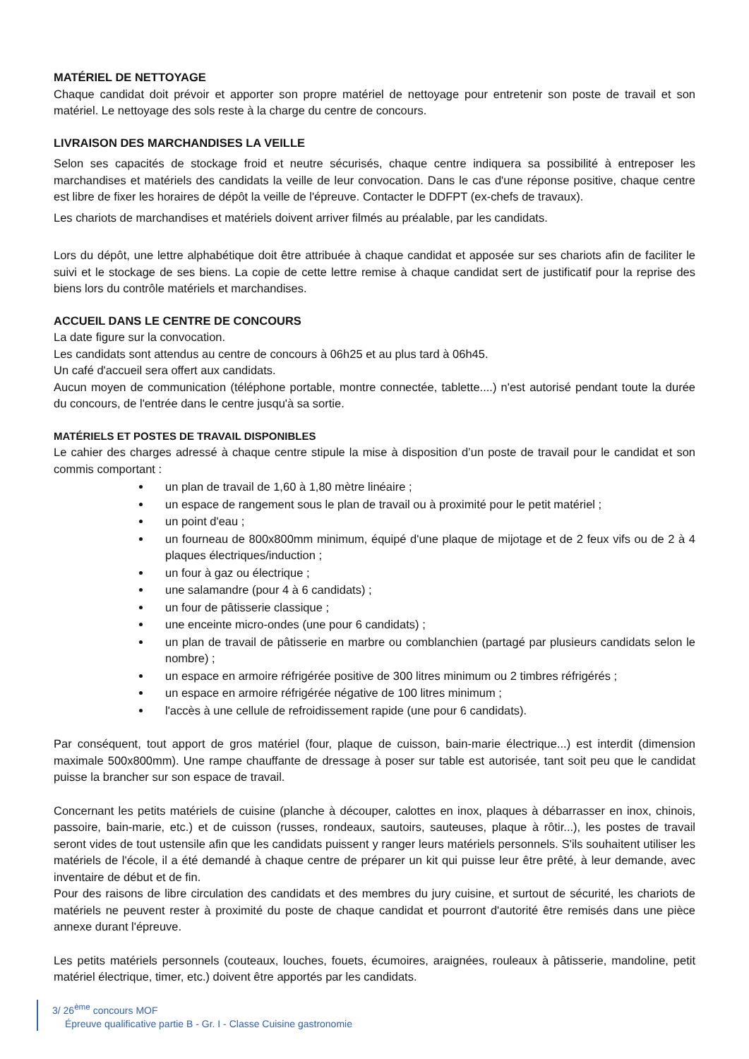MATÉRIEL DE NETTOYAGE
Chaque candidat doit prévoir et apporter son propre matériel de nettoyage pour entretenir son poste de travail et son matériel. Le nettoyage des sols reste à la charge du centre de concours.
LIVRAISON DES MARCHANDISES LA VEILLE
Selon ses capacités de stockage froid et neutre sécurisés, chaque centre indiquera sa possibilité à entreposer les marchandises et matériels des candidats la veille de leur convocation. Dans le cas d'une réponse positive, chaque centre est libre de fixer les horaires de dépôt la veille de l'épreuve. Contacter le DDFPT (ex-chefs de travaux).
Les chariots de marchandises et matériels doivent arriver filmés au préalable, par les candidats.
Lors du dépôt, une lettre alphabétique doit être attribuée à chaque candidat et apposée sur ses chariots afin de faciliter le suivi et le stockage de ses biens. La copie de cette lettre remise à chaque candidat sert de justificatif pour la reprise des biens lors du contrôle matériels et marchandises.
ACCUEIL DANS LE CENTRE DE CONCOURS
La date figure sur la convocation.
Les candidats sont attendus au centre de concours à 06h25 et au plus tard à 06h45.
Un café d'accueil sera offert aux candidats.
Aucun moyen de communication (téléphone portable, montre connectée, tablette....) n'est autorisé pendant toute la durée du concours, de l'entrée dans le centre jusqu'à sa sortie.
MATÉRIELS ET POSTES DE TRAVAIL DISPONIBLES
Le cahier des charges adressé à chaque centre stipule la mise à disposition d’un poste de travail pour le candidat et son commis comportant :
un plan de travail de 1,60 à 1,80 mètre linéaire ;
un espace de rangement sous le plan de travail ou à proximité pour le petit matériel ;
un point d'eau ;
un fourneau de 800x800mm minimum, équipé d'une plaque de mijotage et de 2 feux vifs ou de 2 à 4 plaques électriques/induction ;
un four à gaz ou électrique ;
une salamandre (pour 4 à 6 candidats) ;
un four de pâtisserie classique ;
une enceinte micro-ondes (une pour 6 candidats) ;
un plan de travail de pâtisserie en marbre ou comblanchien (partagé par plusieurs candidats selon le nombre) ;
un espace en armoire réfrigérée positive de 300 litres minimum ou 2 timbres réfrigérés ;
un espace en armoire réfrigérée négative de 100 litres minimum ;
l'accès à une cellule de refroidissement rapide (une pour 6 candidats).
Par conséquent, tout apport de gros matériel (four, plaque de cuisson, bain-marie électrique...) est interdit (dimension maximale 500x800mm). Une rampe chauffante de dressage à poser sur table est autorisée, tant soit peu que le candidat puisse la brancher sur son espace de travail.
Concernant les petits matériels de cuisine (planche à découper, calottes en inox, plaques à débarrasser en inox, chinois, passoire, bain-marie, etc.) et de cuisson (russes, rondeaux, sautoirs, sauteuses, plaque à rôtir...), les postes de travail seront vides de tout ustensile afin que les candidats puissent y ranger leurs matériels personnels. S'ils souhaitent utiliser les matériels de l'école, il a été demandé à chaque centre de préparer un kit qui puisse leur être prêté, à leur demande, avec inventaire de début et de fin.
Pour des raisons de libre circulation des candidats et des membres du jury cuisine, et surtout de sécurité, les chariots de matériels ne peuvent rester à proximité du poste de chaque candidat et pourront d'autorité être remisés dans une pièce annexe durant l'épreuve.
Les petits matériels personnels (couteaux, louches, fouets, écumoires, araignées, rouleaux à pâtisserie, mandoline, petit matériel électrique, timer, etc.) doivent être apportés par les candidats.
3/ 26<sup>ème</sup> concours MOF
Épreuve qualificative partie B - Gr. I - Classe Cuisine gastronomie